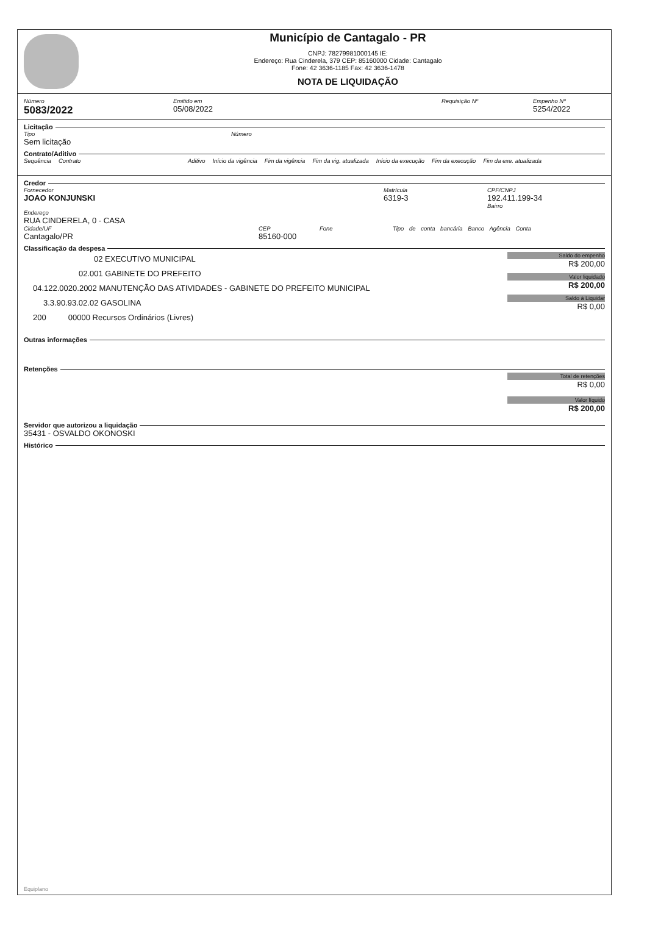Município de Cantagalo - PR
CNPJ: 78279981000145 IE:
Endereço: Rua Cinderela, 379 CEP: 85160000 Cidade: Cantagalo
Fone: 42 3636-1185 Fax: 42 3636-1478
NOTA DE LIQUIDAÇÃO
Número
5083/2022
Emitido em
05/08/2022
Requisição Nº Empenho Nº
5254/2022
Licitação
Tipo
Sem licitação
Número
Contrato/Aditivo
Sequência Contrato Aditivo Início da vigência Fim da vigência Fim da vig. atualizada Início da execução Fim da execução Fim da exe. atualizada
Credor
Fornecedor
JOAO KONJUNSKI
Matrícula
6319-3
CPF/CNPJ
192.411.199-34
Bairro
Endereço
RUA CINDERELA, 0 - CASA
Cidade/UF
Cantagalo/PR
CEP
85160-000
Fone Tipo de conta bancária Banco Agência Conta
Classificação da despesa
02 EXECUTIVO MUNICIPAL
02.001 GABINETE DO PREFEITO
04.122.0020.2002 MANUTENÇÃO DAS ATIVIDADES - GABINETE DO PREFEITO MUNICIPAL
3.3.90.93.02.02 GASOLINA
200 00000 Recursos Ordinários (Livres)
Saldo do empenho
R$ 200,00
Valor liquidado
R$ 200,00
Saldo à Liquidar
R$ 0,00
Outras informações
Retenções
Total de retenções
R$ 0,00
Valor líquido
R$ 200,00
Servidor que autorizou a liquidação
35431 - OSVALDO OKONOSKI
Histórico
Equiplano